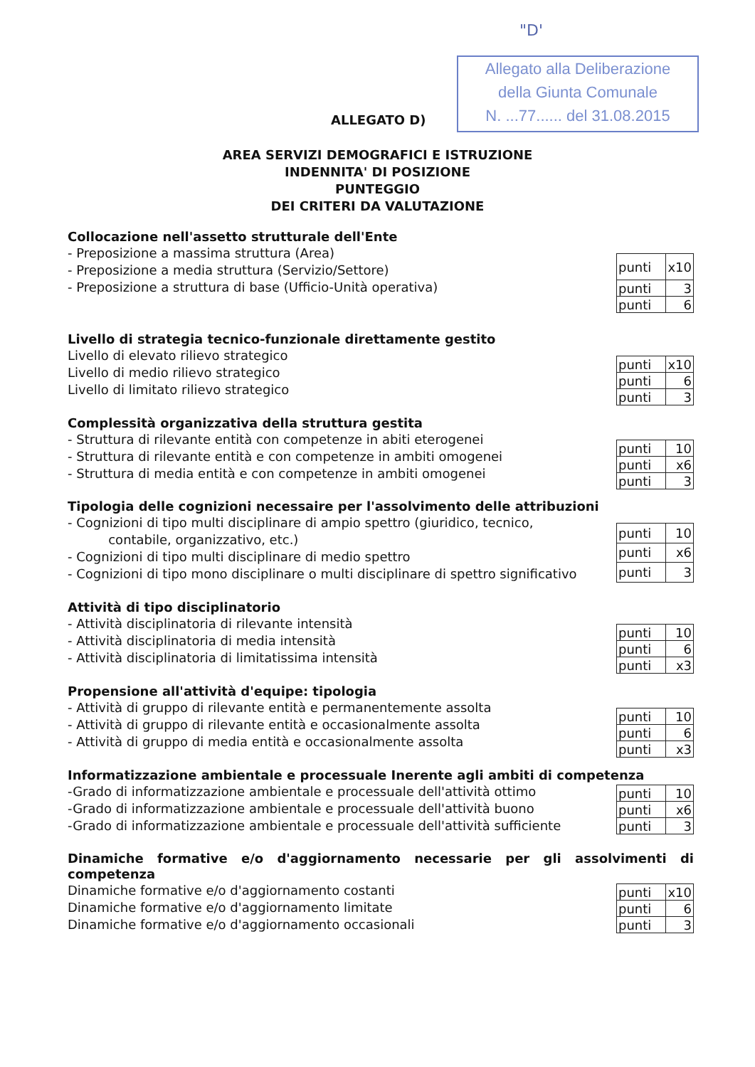"D'
Allegato alla Deliberazione
della Giunta Comunale
N. ...77...... del 31.08.2015
ALLEGATO D)
AREA SERVIZI DEMOGRAFICI E ISTRUZIONE
INDENNITA' DI POSIZIONE
PUNTEGGIO
DEI CRITERI DA VALUTAZIONE
Collocazione nell'assetto strutturale dell'Ente
- Preposizione a massima struttura (Area)
- Preposizione a media struttura (Servizio/Settore)
- Preposizione a struttura di base (Ufficio-Unità operativa)
| punti | x10 |
| punti | 3 |
| punti | 6 |
Livello di strategia tecnico-funzionale direttamente gestito
Livello di elevato rilievo strategico
Livello di medio rilievo strategico
Livello di limitato rilievo strategico
| punti | x10 |
| punti | 6 |
| punti | 3 |
Complessità organizzativa della struttura gestita
- Struttura di rilevante entità con competenze in abiti eterogenei
- Struttura di rilevante entità e con competenze in ambiti omogenei
- Struttura di media entità e con competenze in ambiti omogenei
| punti | 10 |
| punti | x6 |
| punti | 3 |
Tipologia delle cognizioni necessaire per l'assolvimento delle attribuzioni
- Cognizioni di tipo multi disciplinare di ampio spettro (giuridico, tecnico,
contabile, organizzativo, etc.)
- Cognizioni di tipo multi disciplinare di medio spettro
- Cognizioni di tipo mono disciplinare o multi disciplinare di spettro significativo
| punti | 10 |
| punti | x6 |
| punti | 3 |
Attività di tipo disciplinatorio
- Attività disciplinatoria di rilevante intensità
- Attività disciplinatoria di media intensità
- Attività disciplinatoria di limitatissima intensità
| punti | 10 |
| punti | 6 |
| punti | x3 |
Propensione all'attività d'equipe: tipologia
- Attività di gruppo di rilevante entità e permanentemente assolta
- Attività di gruppo di rilevante entità e occasionalmente assolta
- Attività di gruppo di media entità e occasionalmente assolta
| punti | 10 |
| punti | 6 |
| punti | x3 |
Informatizzazione ambientale e processuale Inerente agli ambiti di competenza
-Grado di informatizzazione ambientale e processuale dell'attività ottimo
-Grado di informatizzazione ambientale e processuale dell'attività buono
-Grado di informatizzazione ambientale e processuale dell'attività sufficiente
| punti | 10 |
| punti | x6 |
| punti | 3 |
Dinamiche formative e/o d'aggiornamento necessarie per gli assolvimenti di competenza
Dinamiche formative e/o d'aggiornamento costanti
Dinamiche formative e/o d'aggiornamento limitate
Dinamiche formative e/o d'aggiornamento occasionali
| punti | x10 |
| punti | 6 |
| punti | 3 |